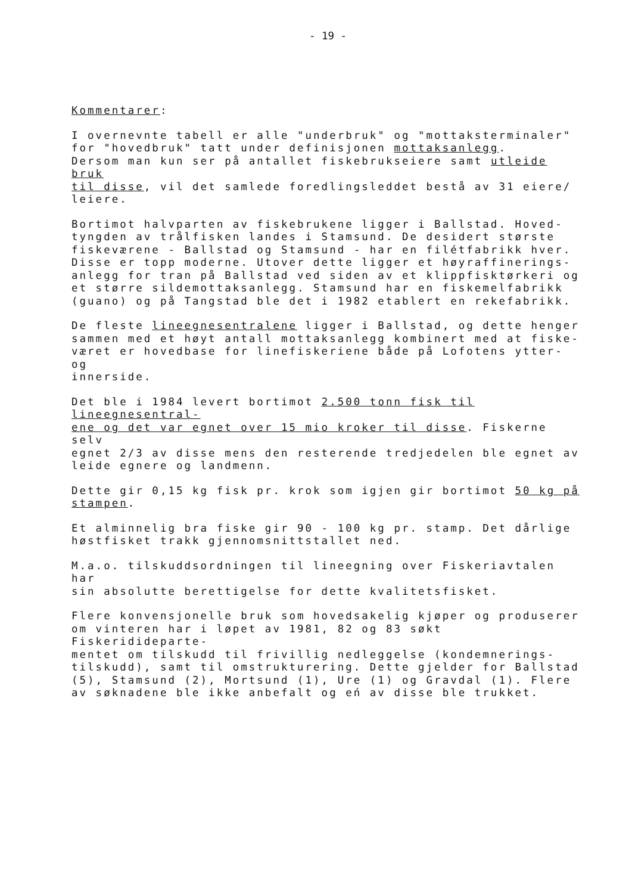- 19 -
Kommentarer:
I overnevnte tabell er alle "underbruk" og "mottaksterminaler" for "hovedbruk" tatt under definisjonen mottaksanlegg. Dersom man kun ser på antallet fiskebrukseiere samt utleide bruk til disse, vil det samlede foredlingsleddet bestå av 31 eiere/ leiere.
Bortimot halvparten av fiskebrukene ligger i Ballstad. Hoved- tyngden av trålfisken landes i Stamsund. De desidert største fiskeværene - Ballstad og Stamsund - har en filétfabrikk hver. Disse er topp moderne. Utover dette ligger et høyraffinerings- anlegg for tran på Ballstad ved siden av et klippfisktørkeri og et større sildemottaksanlegg. Stamsund har en fiskemelfabrikk (guano) og på Tangstad ble det i 1982 etablert en rekefabrikk.
De fleste lineegnesentralene ligger i Ballstad, og dette henger sammen med et høyt antall mottaksanlegg kombinert med at fiske- været er hovedbase for linefiskeriene både på Lofotens ytter- og innerside.
Det ble i 1984 levert bortimot 2.500 tonn fisk til lineegnesentral- ene og det var egnet over 15 mio kroker til disse. Fiskerne selv egnet 2/3 av disse mens den resterende tredjedelen ble egnet av leide egnere og landmenn.
Dette gir 0,15 kg fisk pr. krok som igjen gir bortimot 50 kg på stampen.
Et alminnelig bra fiske gir 90 - 100 kg pr. stamp. Det dårlige høstfisket trakk gjennomsnittstallet ned.
M.a.o. tilskuddsordningen til lineegning over Fiskeriavtalen har sin absolutte berettigelse for dette kvalitetsfisket.
Flere konvensjonelle bruk som hovedsakelig kjøper og produserer om vinteren har i løpet av 1981, 82 og 83 søkt Fiskeridideparte- mentet om tilskudd til frivillig nedleggelse (kondemnerings- tilskudd), samt til omstrukturering. Dette gjelder for Ballstad (5), Stamsund (2), Mortsund (1), Ure (1) og Gravdal (1). Flere av søknadene ble ikke anbefalt og eń av disse ble trukket.